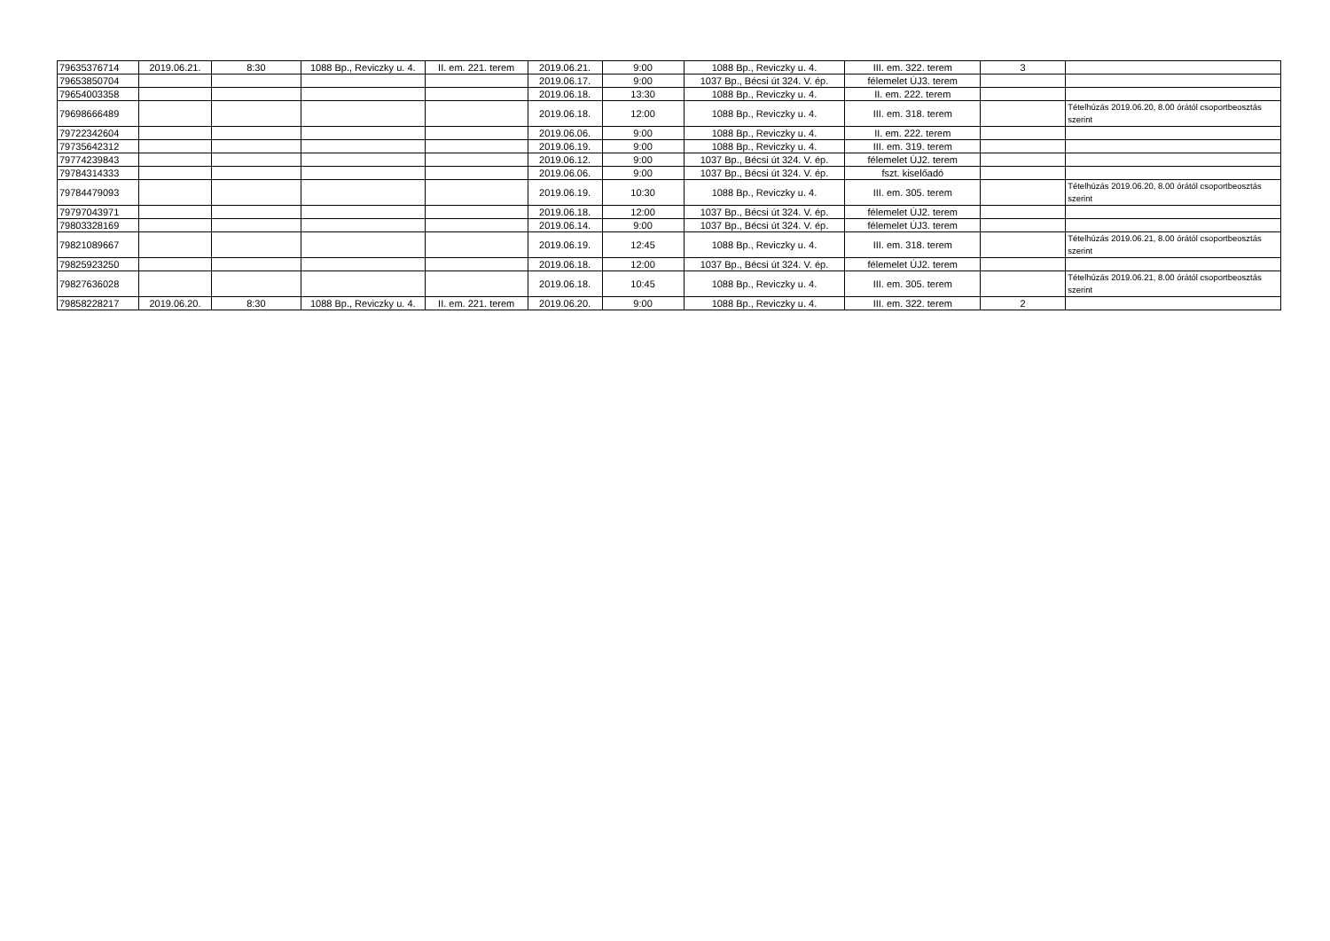| 79635376714 | 2019.06.21. | 8:30 | 1088 Bp., Reviczky u. 4. | II. em. 221. terem | 2019.06.21. | 9:00 | 1088 Bp., Reviczky u. 4. | III. em. 322. terem | 3 | |
| 79653850704 | | | | | 2019.06.17. | 9:00 | 1037 Bp., Bécsi út 324. V. ép. | félemelet ÚJ3. terem | | |
| 79654003358 | | | | | 2019.06.18. | 13:30 | 1088 Bp., Reviczky u. 4. | II. em. 222. terem | | |
| 79698666489 | | | | | 2019.06.18. | 12:00 | 1088 Bp., Reviczky u. 4. | III. em. 318. terem | | Tételhúzás 2019.06.20, 8.00 órától csoportbeosztás szerint |
| 79722342604 | | | | | 2019.06.06. | 9:00 | 1088 Bp., Reviczky u. 4. | II. em. 222. terem | | |
| 79735642312 | | | | | 2019.06.19. | 9:00 | 1088 Bp., Reviczky u. 4. | III. em. 319. terem | | |
| 79774239843 | | | | | 2019.06.12. | 9:00 | 1037 Bp., Bécsi út 324. V. ép. | félemelet ÚJ2. terem | | |
| 79784314333 | | | | | 2019.06.06. | 9:00 | 1037 Bp., Bécsi út 324. V. ép. | fszt. kiselőadó | | |
| 79784479093 | | | | | 2019.06.19. | 10:30 | 1088 Bp., Reviczky u. 4. | III. em. 305. terem | | Tételhúzás 2019.06.20, 8.00 órától csoportbeosztás szerint |
| 79797043971 | | | | | 2019.06.18. | 12:00 | 1037 Bp., Bécsi út 324. V. ép. | félemelet ÚJ2. terem | | |
| 79803328169 | | | | | 2019.06.14. | 9:00 | 1037 Bp., Bécsi út 324. V. ép. | félemelet ÚJ3. terem | | |
| 79821089667 | | | | | 2019.06.19. | 12:45 | 1088 Bp., Reviczky u. 4. | III. em. 318. terem | | Tételhúzás 2019.06.21, 8.00 órától csoportbeosztás szerint |
| 79825923250 | | | | | 2019.06.18. | 12:00 | 1037 Bp., Bécsi út 324. V. ép. | félemelet ÚJ2. terem | | |
| 79827636028 | | | | | 2019.06.18. | 10:45 | 1088 Bp., Reviczky u. 4. | III. em. 305. terem | | Tételhúzás 2019.06.21, 8.00 órától csoportbeosztás szerint |
| 79858228217 | 2019.06.20. | 8:30 | 1088 Bp., Reviczky u. 4. | II. em. 221. terem | 2019.06.20. | 9:00 | 1088 Bp., Reviczky u. 4. | III. em. 322. terem | 2 | |